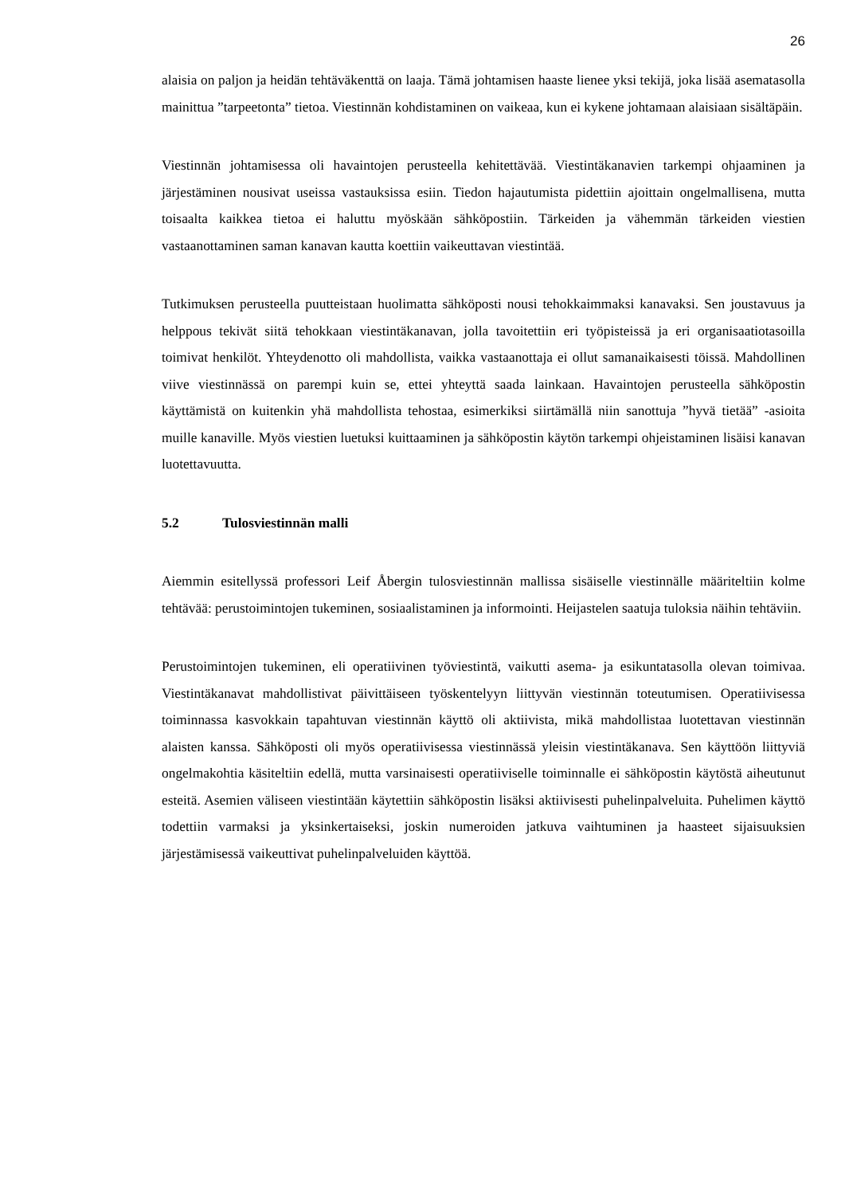26
alaisia on paljon ja heidän tehtäväkenttä on laaja. Tämä johtamisen haaste lienee yksi tekijä, joka lisää asematasolla mainittua ”tarpeetonta” tietoa. Viestinnän kohdistaminen on vaikeaa, kun ei kykene johtamaan alaisiaan sisältäpäin.
Viestinnän johtamisessa oli havaintojen perusteella kehitettävää. Viestintäkanavien tarkempi ohjaaminen ja järjestäminen nousivat useissa vastauksissa esiin. Tiedon hajautumista pidettiin ajoittain ongelmallisena, mutta toisaalta kaikkea tietoa ei haluttu myöskään sähköpostiin. Tärkeiden ja vähemmän tärkeiden viestien vastaanottaminen saman kanavan kautta koettiin vaikeuttavan viestintää.
Tutkimuksen perusteella puutteistaan huolimatta sähköposti nousi tehokkaimmaksi kanavaksi. Sen joustavuus ja helppous tekivät siitä tehokkaan viestintäkanavan, jolla tavoitettiin eri työpisteissä ja eri organisaatiotasoilla toimivat henkilöt. Yhteydenotto oli mahdollista, vaikka vastaanottaja ei ollut samanaikaisesti töissä. Mahdollinen viive viestinnässä on parempi kuin se, ettei yhteyttä saada lainkaan. Havaintojen perusteella sähköpostin käyttämistä on kuitenkin yhä mahdollista tehostaa, esimerkiksi siirtämällä niin sanottuja ”hyvä tietää” -asioita muille kanaville. Myös viestien luetuksi kuittaaminen ja sähköpostin käytön tarkempi ohjeistaminen lisäisi kanavan luotettavuutta.
5.2 Tulosviestinnän malli
Aiemmin esitellyssä professori Leif Åbergin tulosviestinnän mallissa sisäiselle viestinnälle määriteltiin kolme tehtävää: perustoimintojen tukeminen, sosiaalistaminen ja informointi. Heijastelen saatuja tuloksia näihin tehtäviin.
Perustoimintojen tukeminen, eli operatiivinen työviestintä, vaikutti asema- ja esikuntatasolla olevan toimivaa. Viestintäkanavat mahdollistivat päivittäiseen työskentelyyn liittyvän viestinnän toteutumisen. Operatiivisessa toiminnassa kasvokkain tapahtuvan viestinnän käyttö oli aktiivista, mikä mahdollistaa luotettavan viestinnän alaisten kanssa. Sähköposti oli myös operatiivisessa viestinnässä yleisin viestintäkanava. Sen käyttöön liittyviä ongelmakohtia käsiteltiin edellä, mutta varsinaisesti operatiiviselle toiminnalle ei sähköpostin käytöstä aiheutunut esteitä. Asemien väliseen viestintään käytettiin sähköpostin lisäksi aktiivisesti puhelinpalveluita. Puhelimen käyttö todettiin varmaksi ja yksinkertaiseksi, joskin numeroiden jatkuva vaihtuminen ja haasteet sijaisuuksien järjestämisessä vaikeuttivat puhelinpalveluiden käyttöä.